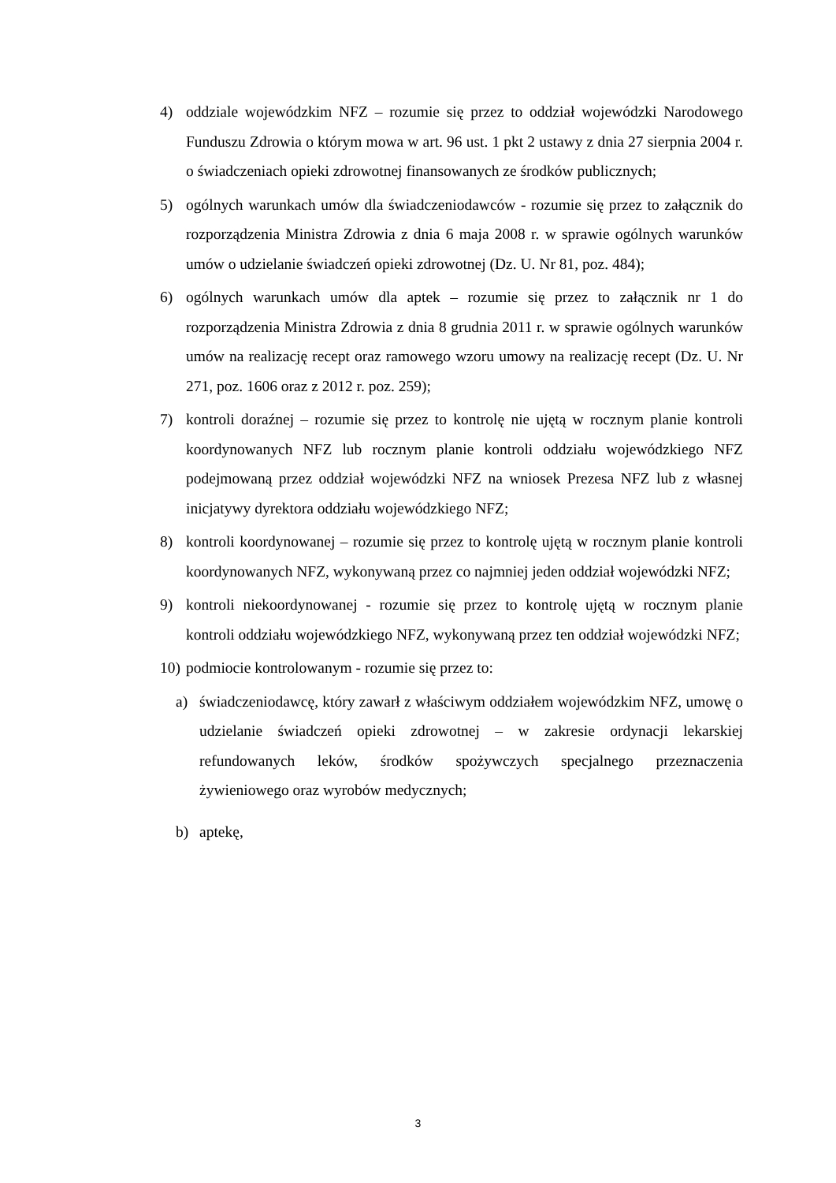4) oddziale wojewódzkim NFZ – rozumie się przez to oddział wojewódzki Narodowego Funduszu Zdrowia o którym mowa w art. 96 ust. 1 pkt 2 ustawy z dnia 27 sierpnia 2004 r. o świadczeniach opieki zdrowotnej finansowanych ze środków publicznych;
5) ogólnych warunkach umów dla świadczeniodawców - rozumie się przez to załącznik do rozporządzenia Ministra Zdrowia z dnia 6 maja 2008 r. w sprawie ogólnych warunków umów o udzielanie świadczeń opieki zdrowotnej (Dz. U. Nr 81, poz. 484);
6) ogólnych warunkach umów dla aptek – rozumie się przez to załącznik nr 1 do rozporządzenia Ministra Zdrowia z dnia 8 grudnia 2011 r. w sprawie ogólnych warunków umów na realizację recept oraz ramowego wzoru umowy na realizację recept (Dz. U. Nr 271, poz. 1606 oraz z 2012 r. poz. 259);
7) kontroli doraźnej – rozumie się przez to kontrolę nie ujętą w rocznym planie kontroli koordynowanych NFZ lub rocznym planie kontroli oddziału wojewódzkiego NFZ podejmowaną przez oddział wojewódzki NFZ na wniosek Prezesa NFZ lub z własnej inicjatywy dyrektora oddziału wojewódzkiego NFZ;
8) kontroli koordynowanej – rozumie się przez to kontrolę ujętą w rocznym planie kontroli koordynowanych NFZ, wykonywaną przez co najmniej jeden oddział wojewódzki NFZ;
9) kontroli niekoordynowanej - rozumie się przez to kontrolę ujętą w rocznym planie kontroli oddziału wojewódzkiego NFZ, wykonywaną przez ten oddział wojewódzki NFZ;
10) podmiocie kontrolowanym - rozumie się przez to:
a) świadczeniodawcę, który zawarł z właściwym oddziałem wojewódzkim NFZ, umowę o udzielanie świadczeń opieki zdrowotnej – w zakresie ordynacji lekarskiej refundowanych leków, środków spożywczych specjalnego przeznaczenia żywieniowego oraz wyrobów medycznych;
b) aptekę,
3